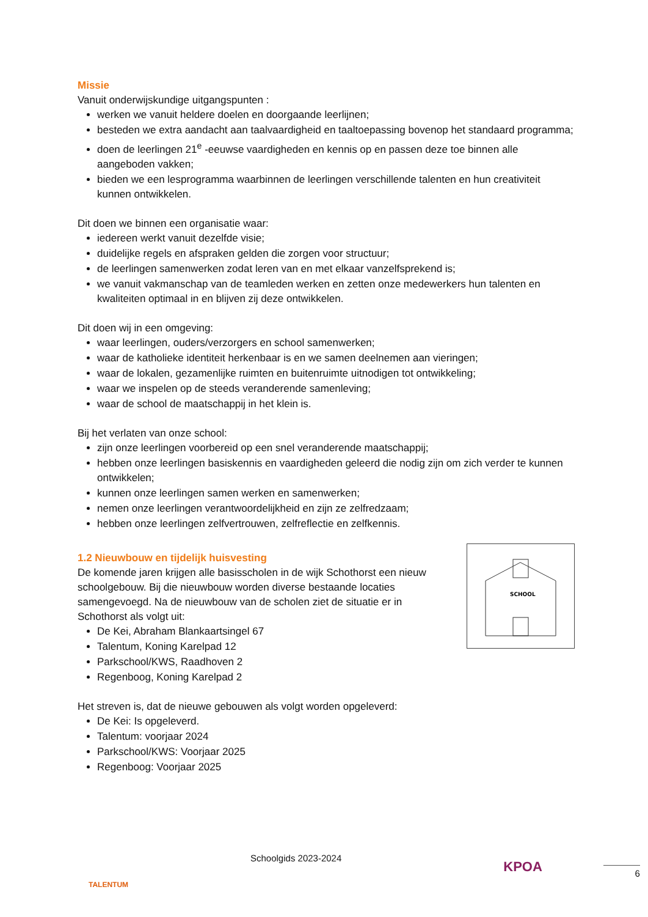Missie
Vanuit onderwijskundige uitgangspunten :
werken we vanuit heldere doelen en doorgaande leerlijnen;
besteden we extra aandacht aan taalvaardigheid en taaltoepassing bovenop het standaard programma;
doen de leerlingen 21<sup>e</sup> -eeuwse vaardigheden en kennis op en passen deze toe binnen alle aangeboden vakken;
bieden we een lesprogramma waarbinnen de leerlingen verschillende talenten en hun creativiteit kunnen ontwikkelen.
Dit doen we binnen een organisatie waar:
iedereen werkt vanuit dezelfde visie;
duidelijke regels en afspraken gelden die zorgen voor structuur;
de leerlingen samenwerken zodat leren van en met elkaar vanzelfsprekend is;
we vanuit vakmanschap van de teamleden werken en zetten onze medewerkers hun talenten en kwaliteiten optimaal in en blijven zij deze ontwikkelen.
Dit doen wij in een omgeving:
waar leerlingen, ouders/verzorgers en school samenwerken;
waar de katholieke identiteit herkenbaar is en we samen deelnemen aan vieringen;
waar de lokalen, gezamenlijke ruimten en buitenruimte uitnodigen tot ontwikkeling;
waar we inspelen op de steeds veranderende samenleving;
waar de school de maatschappij in het klein is.
Bij het verlaten van onze school:
zijn onze leerlingen voorbereid op een snel veranderende maatschappij;
hebben onze leerlingen basiskennis en vaardigheden geleerd die nodig zijn om zich verder te kunnen ontwikkelen;
kunnen onze leerlingen samen werken en samenwerken;
nemen onze leerlingen verantwoordelijkheid en zijn ze zelfredzaam;
hebben onze leerlingen zelfvertrouwen, zelfreflectie en zelfkennis.
1.2 Nieuwbouw en tijdelijk huisvesting
De komende jaren krijgen alle basisscholen in de wijk Schothorst een nieuw schoolgebouw. Bij die nieuwbouw worden diverse bestaande locaties samengevoegd. Na de nieuwbouw van de scholen ziet de situatie er in Schothorst als volgt uit:
De Kei, Abraham Blankaartsingel 67
Talentum, Koning Karelpad 12
Parkschool/KWS, Raadhoven 2
Regenboog, Koning Karelpad 2
SCHOOL
Het streven is, dat de nieuwe gebouwen als volgt worden opgeleverd:
De Kei: Is opgeleverd.
Talentum: voorjaar 2024
Parkschool/KWS: Voorjaar 2025
Regenboog: Voorjaar 2025
TALENTUM
Schoolgids 2023-2024
KPOA
6